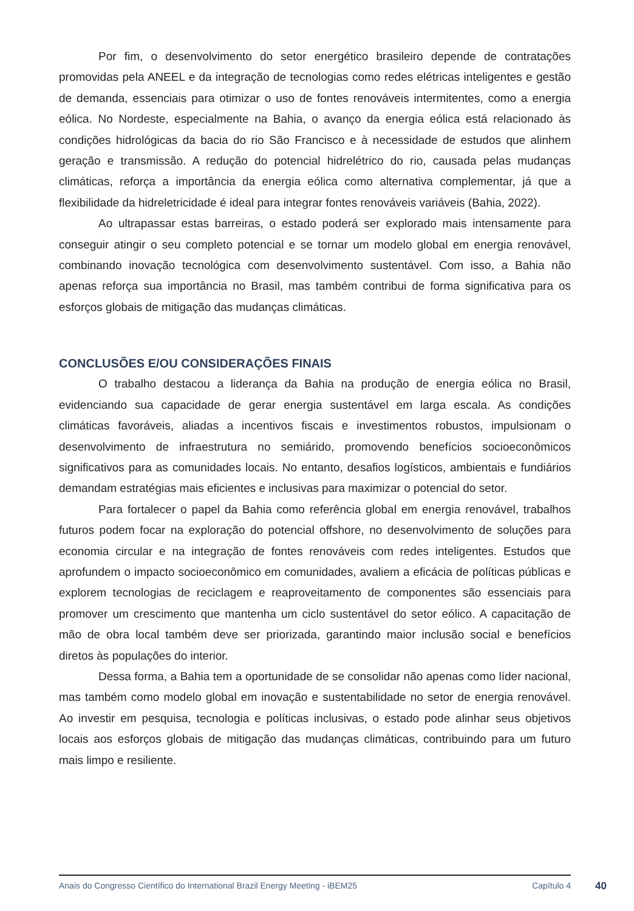Por fim, o desenvolvimento do setor energético brasileiro depende de contratações promovidas pela ANEEL e da integração de tecnologias como redes elétricas inteligentes e gestão de demanda, essenciais para otimizar o uso de fontes renováveis intermitentes, como a energia eólica. No Nordeste, especialmente na Bahia, o avanço da energia eólica está relacionado às condições hidrológicas da bacia do rio São Francisco e à necessidade de estudos que alinhem geração e transmissão. A redução do potencial hidrelétrico do rio, causada pelas mudanças climáticas, reforça a importância da energia eólica como alternativa complementar, já que a flexibilidade da hidreletricidade é ideal para integrar fontes renováveis variáveis (Bahia, 2022).
Ao ultrapassar estas barreiras, o estado poderá ser explorado mais intensamente para conseguir atingir o seu completo potencial e se tornar um modelo global em energia renovável, combinando inovação tecnológica com desenvolvimento sustentável. Com isso, a Bahia não apenas reforça sua importância no Brasil, mas também contribui de forma significativa para os esforços globais de mitigação das mudanças climáticas.
CONCLUSÕES E/OU CONSIDERAÇÕES FINAIS
O trabalho destacou a liderança da Bahia na produção de energia eólica no Brasil, evidenciando sua capacidade de gerar energia sustentável em larga escala. As condições climáticas favoráveis, aliadas a incentivos fiscais e investimentos robustos, impulsionam o desenvolvimento de infraestrutura no semiárido, promovendo benefícios socioeconômicos significativos para as comunidades locais. No entanto, desafios logísticos, ambientais e fundiários demandam estratégias mais eficientes e inclusivas para maximizar o potencial do setor.
Para fortalecer o papel da Bahia como referência global em energia renovável, trabalhos futuros podem focar na exploração do potencial offshore, no desenvolvimento de soluções para economia circular e na integração de fontes renováveis com redes inteligentes. Estudos que aprofundem o impacto socioeconômico em comunidades, avaliem a eficácia de políticas públicas e explorem tecnologias de reciclagem e reaproveitamento de componentes são essenciais para promover um crescimento que mantenha um ciclo sustentável do setor eólico. A capacitação de mão de obra local também deve ser priorizada, garantindo maior inclusão social e benefícios diretos às populações do interior.
Dessa forma, a Bahia tem a oportunidade de se consolidar não apenas como líder nacional, mas também como modelo global em inovação e sustentabilidade no setor de energia renovável. Ao investir em pesquisa, tecnologia e políticas inclusivas, o estado pode alinhar seus objetivos locais aos esforços globais de mitigação das mudanças climáticas, contribuindo para um futuro mais limpo e resiliente.
Anais do Congresso Científico do International Brazil Energy Meeting - iBEM25 Capítulo 4
40